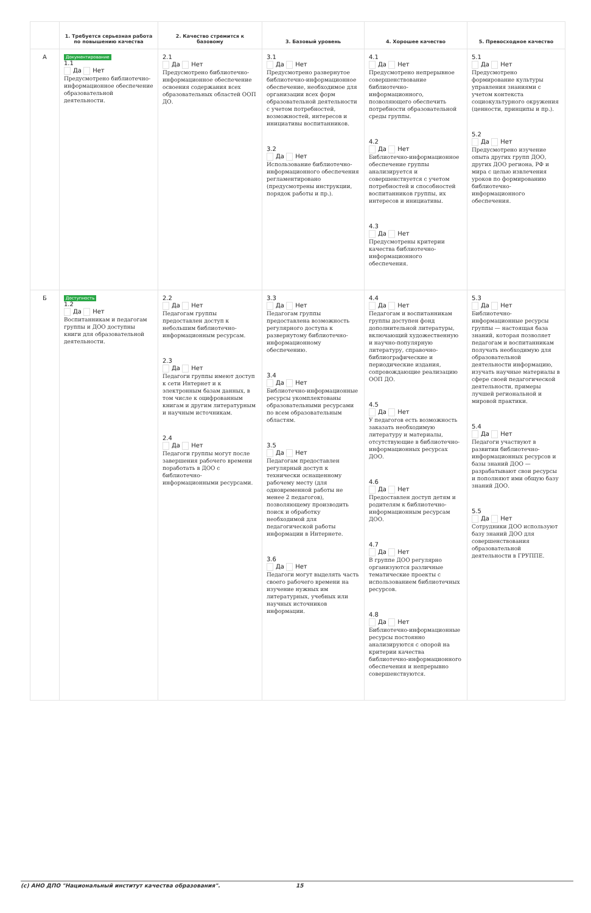| | 1. Требуется серьезная работа по повышению качества | 2. Качество стремится к базовому | 3. Базовый уровень | 4. Хорошее качество | 5. Превосходное качество |
| --- | --- | --- | --- | --- | --- |
| А | Документирование 1.1 Да Нет Предусмотрено библиотечно-информационное обеспечение образовательной деятельности. | 2.1 Да Нет Предусмотрено библиотечно-информационное обеспечение освоения содержания всех образовательных областей ООП ДО. | 3.1 Да Нет Предусмотрено развернутое библиотечно-информационное обеспечение, необходимое для организации всех форм образовательной деятельности с учетом потребностей, возможностей, интересов и инициативы воспитанников. 3.2 Да Нет Использование библиотечно-информационного обеспечения регламентировано (предусмотрены инструкции, порядок работы и пр.). | 4.1 Да Нет Предусмотрено непрерывное совершенствование библиотечно-информационного, позволяющего обеспечить потребности образовательной среды группы. 4.2 Да Нет Библиотечно-информационное обеспечение группы анализируется и совершенствуется с учетом потребностей и способностей воспитанников группы, их интересов и инициативы. 4.3 Да Нет Предусмотрены критерии качества библиотечно-информационного обеспечения. | 5.1 Да Нет Предусмотрено формирование культуры управления знаниями с учетом контекста социокультурного окружения (ценности, принципы и пр.). 5.2 Да Нет Предусмотрено изучение опыта других групп ДОО, других ДОО региона, РФ и мира с целью извлечения уроков по формированию библиотечно-информационного обеспечения. |
| Б | Доступность 1.2 Да Нет Воспитанникам и педагогам группы и ДОО доступны книги для образовательной деятельности. | 2.2 Да Нет Педагогам группы предоставлен доступ к небольшим библиотечно-информационным ресурсам. 2.3 Да Нет Педагоги группы имеют доступ к сети Интернет и к электронным базам данных, в том числе к оцифрованным книгам и другим литературным и научным источникам. 2.4 Да Нет Педагоги группы могут после завершения рабочего времени поработать в ДОО с библиотечно-информационными ресурсами. | 3.3 Да Нет Педагогам группы предоставлена возможность регулярного доступа к развернутому библиотечно-информационному обеспечению. 3.4 Да Нет Библиотечно-информационные ресурсы укомплектованы образовательными ресурсами по всем образовательным областям. 3.5 Да Нет Педагогам предоставлен регулярный доступ к технически оснащенному рабочему месту (для одновременной работы не менее 2 педагогов), позволяющему производить поиск и обработку необходимой для педагогической работы информации в Интернете. 3.6 Да Нет Педагоги могут выделять часть своего рабочего времени на изучение нужных им литературных, учебных или научных источников информации. | 4.4 Да Нет Педагогам и воспитанникам группы доступен фонд дополнительной литературы, включающий художественную и научно-популярную литературу, справочно-библиографические и периодические издания, сопровождающие реализацию ООП ДО. 4.5 Да Нет У педагогов есть возможность заказать необходимую литературу и материалы, отсутствующие в библиотечно-информационных ресурсах ДОО. 4.6 Да Нет Предоставлен доступ детям и родителям к библиотечно-информационным ресурсам ДОО. 4.7 Да Нет В группе ДОО регулярно организуются различные тематические проекты с использованием библиотечных ресурсов. 4.8 Да Нет Библиотечно-информационные ресурсы постоянно анализируются с опорой на критерии качества библиотечно-информационного обеспечения и непрерывно совершенствуются. | 5.3 Да Нет Библиотечно-информационные ресурсы группы — настоящая база знаний, которая позволяет педагогам и воспитанникам получать необходимую для образовательной деятельности информацию, изучать научные материалы в сфере своей педагогической деятельности, примеры лучшей региональной и мировой практики. 5.4 Да Нет Педагоги участвуют в развитии библиотечно-информационных ресурсов и базы знаний ДОО — разрабатывают свои ресурсы и пополняют ими общую базу знаний ДОО. 5.5 Да Нет Сотрудники ДОО используют базу знаний ДОО для совершенствования образовательной деятельности в ГРУППЕ. |
(c) АНО ДПО "Национальный институт качества образования". 15